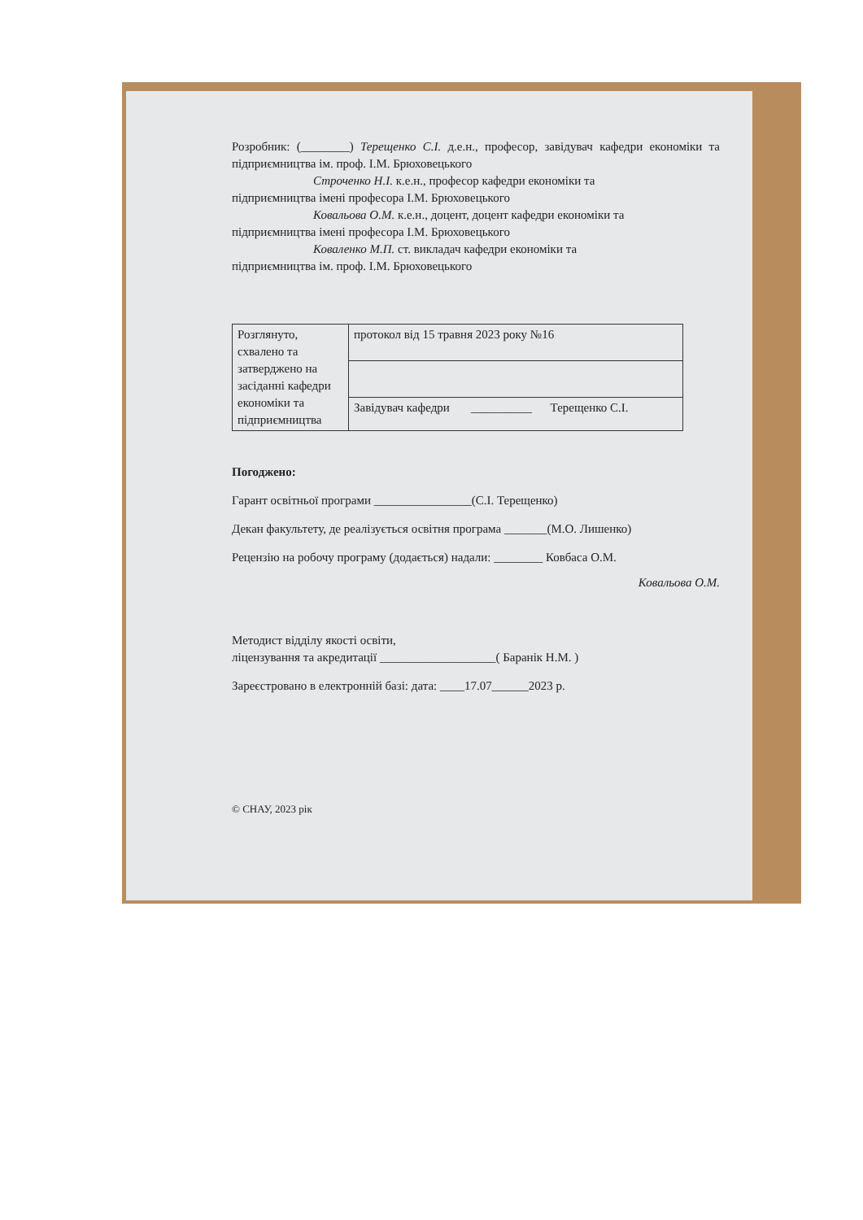Розробник: (________) Терещенко С.І. д.е.н., професор, завідувач кафедри економіки та підприємництва ім. проф. І.М. Брюховецького
Строченко Н.І. к.е.н., професор кафедри економіки та
підприємництва імені професора І.М. Брюховецького
Ковальова О.М. к.е.н., доцент, доцент кафедри економіки та
підприємництва імені професора І.М. Брюховецького
Коваленко М.П. ст. викладач кафедри економіки та
підприємництва ім. проф. І.М. Брюховецького
| Розглянуто, схвалено та затверджено на засіданні кафедри економіки та підприємництва | протокол від 15 травня 2023 року №16 |
| | Завідувач кафедри __________ Терещенко С.І. |
Погоджено:
Гарант освітньої програми ________________(С.І. Терещенко)
Декан факультету, де реалізується освітня програма _______(М.О. Лишенко)
Рецензію на робочу програму (додається) надали: ________ Ковбаса О.М.
Ковальова О.М.
Методист відділу якості освіти,
ліцензування та акредитації ___________________( Баранік Н.М. )
Зареєстровано в електронній базі: дата: ____17.07______2023 р.
© СНАУ, 2023 рік